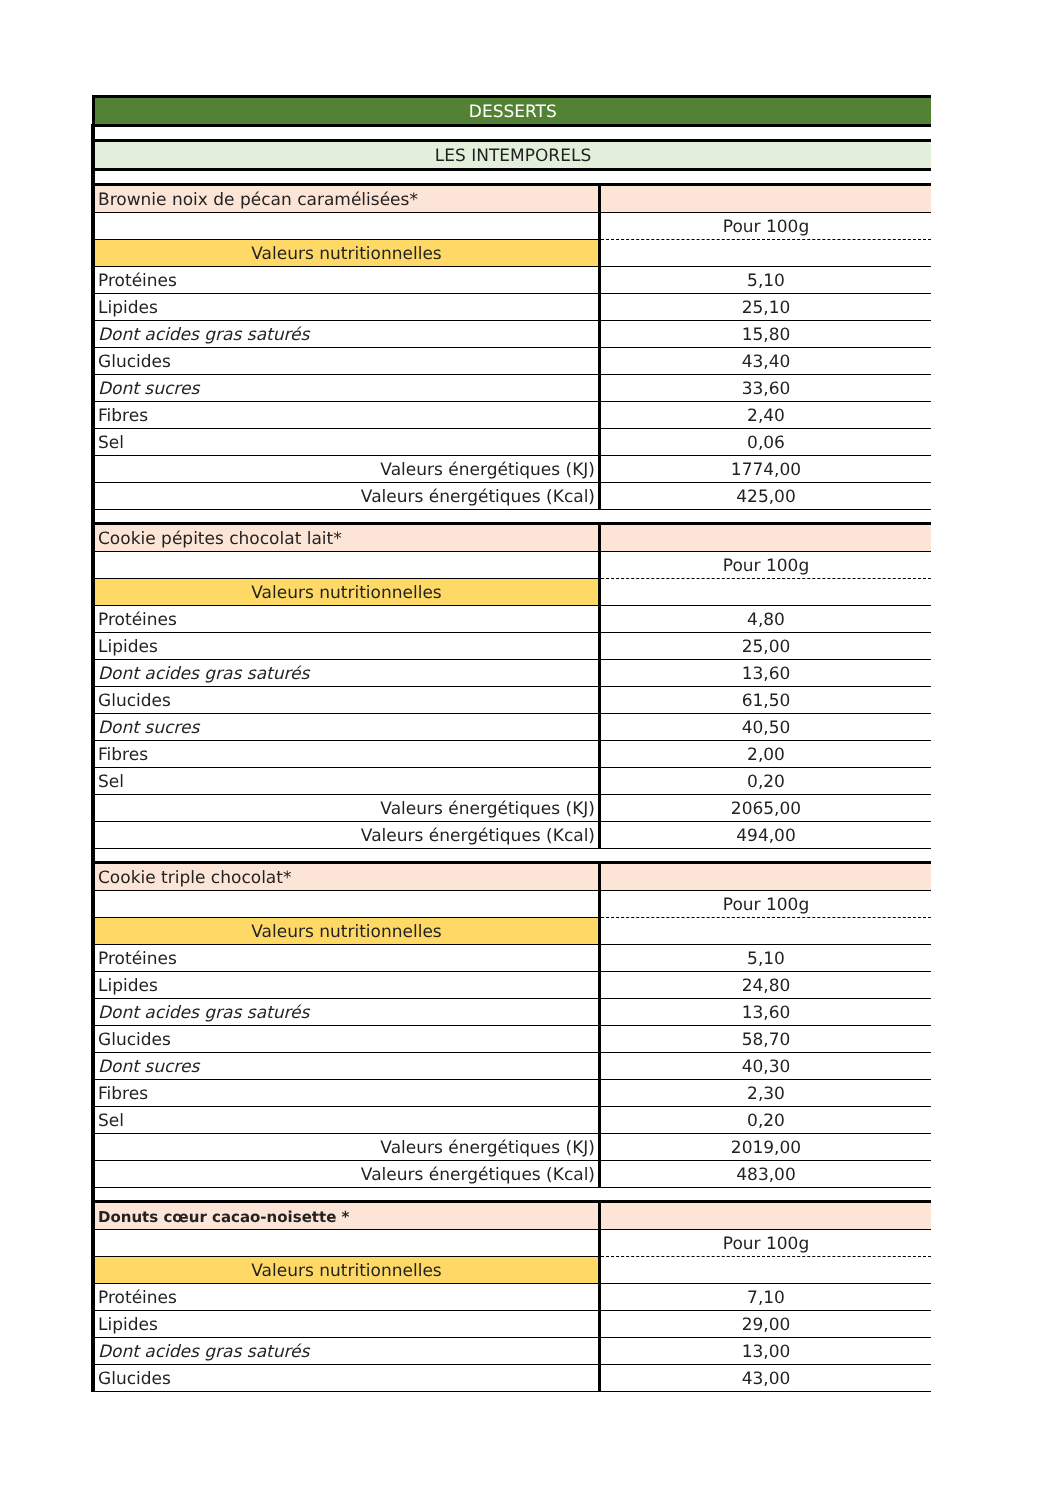| DESSERTS | |
| LES INTEMPORELS | |
| Brownie noix de pécan caramélisées* | |
| | Pour 100g |
| Valeurs nutritionnelles | |
| Protéines | 5,10 |
| Lipides | 25,10 |
| Dont acides gras saturés | 15,80 |
| Glucides | 43,40 |
| Dont sucres | 33,60 |
| Fibres | 2,40 |
| Sel | 0,06 |
| Valeurs énergétiques (KJ) | 1774,00 |
| Valeurs énergétiques (Kcal) | 425,00 |
| Cookie pépites chocolat lait* | |
| | Pour 100g |
| Valeurs nutritionnelles | |
| Protéines | 4,80 |
| Lipides | 25,00 |
| Dont acides gras saturés | 13,60 |
| Glucides | 61,50 |
| Dont sucres | 40,50 |
| Fibres | 2,00 |
| Sel | 0,20 |
| Valeurs énergétiques (KJ) | 2065,00 |
| Valeurs énergétiques (Kcal) | 494,00 |
| Cookie triple chocolat* | |
| | Pour 100g |
| Valeurs nutritionnelles | |
| Protéines | 5,10 |
| Lipides | 24,80 |
| Dont acides gras saturés | 13,60 |
| Glucides | 58,70 |
| Dont sucres | 40,30 |
| Fibres | 2,30 |
| Sel | 0,20 |
| Valeurs énergétiques (KJ) | 2019,00 |
| Valeurs énergétiques (Kcal) | 483,00 |
| Donuts cœur cacao-noisette * | |
| | Pour 100g |
| Valeurs nutritionnelles | |
| Protéines | 7,10 |
| Lipides | 29,00 |
| Dont acides gras saturés | 13,00 |
| Glucides | 43,00 |